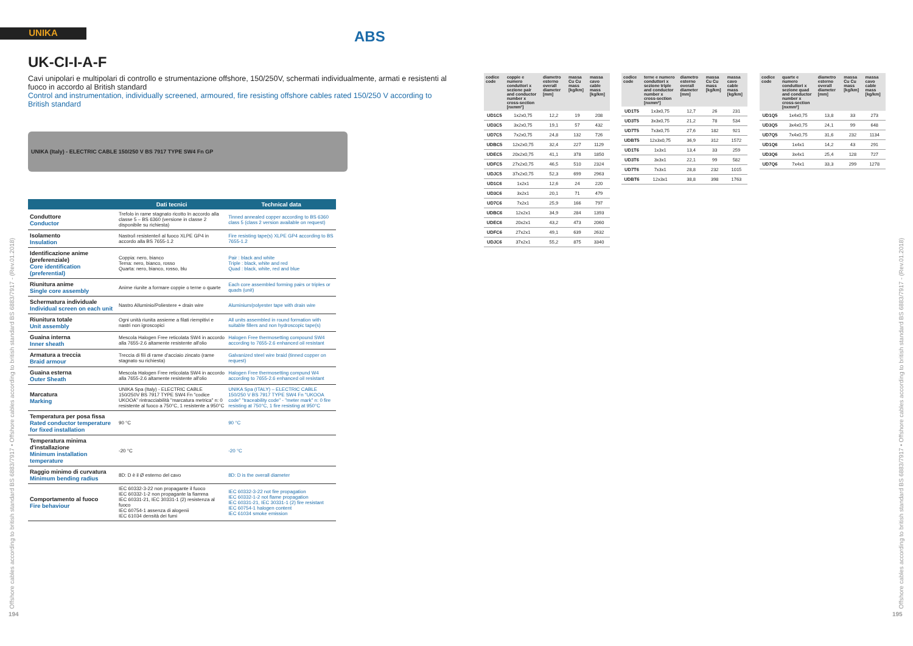UNIKA ABS
UK-CI-I-A-F
Cavi unipolari e multipolari di controllo e strumentazione offshore, 150/250V, schermati individualmente, armati e resistenti al fuoco in accordo al British standard
Control and instrumentation, individually screened, armoured, fire resisting offshore cables rated 150/250 V according to British standard
UNIKA (Italy) - ELECTRIC CABLE 150/250 V BS 7917 TYPE SW4 Fn GP
| | Dati tecnici | Technical data |
| --- | --- | --- |
| Conduttore Conductor | Trefolo in rame stagnato ricotto In accordo alla classe 5 – BS 6360 (versione in classe 2 disponibile su richiesta) | Tinned annealed copper according to BS 6360 class 5 (class 2 version available on request) |
| Isolamento Insulation | Nastro/i resistente/i al fuoco XLPE GP4 in accordo alla BS 7655-1.2 | Fire resisting tape(s) XLPE GP4 according to BS 7655-1.2 |
| Identificazione anime (preferenziale) Core identification (preferential) | Coppia: nero, bianco Terna: nero, bianco, rosso Quarta: nero, bianco, rosso, blu | Pair : black and white Triple : black, white and red Quad : black, white, red and blue |
| Riunitura anime Single core assembly | Anime riunite a formare coppie o terne o quarte | Each core assembled forming pairs or triples or quads (unit) |
| Schermatura individuale Individual screen on each unit | Nastro Alluminio/Poliestere + drain wire | Aluminium/polyester tape with drain wire |
| Riunitura totale Unit assembly | Ogni unità riunita assieme a filati riempitivi e nastri non igroscopici | All units assembled in round formation with suitable fillers and non hydroscopic tape(s) |
| Guaina interna Inner sheath | Mescola Halogen Free reticolata SW4 in accordo alla 7655-2.6 altamente resistente all'olio | Halogen Free thermosetting compound SW4 according to 7655-2.6 enhanced oil resistant |
| Armatura a treccia Braid armour | Treccia di fili di rame d'acciaio zincato (rame stagnato su richiesta) | Galvanized steel wire braid (tinned copper on request) |
| Guaina esterna Outer Sheath | Mescola Halogen Free reticolata SW4 in accordo alla 7655-2.6 altamente resistente all'olio | Halogen Free thermosetting compund W4 according to 7655-2.6 enhanced oil resistant |
| Marcatura Marking | UNIKA Spa (Italy) - ELECTRIC CABLE 150/250V BS 7917 TYPE SW4 Fn "codice UKOOA" rintracciabilità "marcatura metrica" n: 0 resistente al fuoco a 750°C, 1 resistente a 950°C | UNIKA Spa (ITALY) – ELECTRIC CABLE 150/250 V BS 7917 TYPE SW4 Fn "UKOOA code" "traceability code" - "meter mark" n: 0 fire resisting at 750°C, 1 fire resisting at 950°C |
| Temperatura per posa fissa Rated conductor temperature for fixed installation | 90 °C | 90 °C |
| Temperatura minima d'installazione Minimum installation temperature | -20 °C | -20 °C |
| Raggio minimo di curvatura Minimum bending radius | 8D: D è il Ø esterno del cavo | 8D: D is the overall diameter |
| Comportamento al fuoco Fire behaviour | IEC 60332-3-22 non propagante il fuoco IEC 60332-1-2 non propagante la fiamma IEC 60331-21, IEC 30331-1 (2) resistenza al fuoco IEC 60754-1 assenza di alogenii IEC 61034 densità dei fumi | IEC 60332-3-22 not fire propagation IEC 60332-1-2 not flame propagation IEC 60331-21, IEC 30331-1 (2) fire resistant IEC 60754-1 halogen content IEC 61034 smoke emission |
Offshore cables according to british standard BS 6883/7917 • Offshore cables according to british standard BS 6883/7917 - (Rev.01.2018)
194
Offshore cables according to british standard BS 6883/7917 • Offshore cables according to british standard BS 6883/7917 - (Rev.01.2018)
195
| codice code | coppie e numero conduttori x sezione pair and conductor number x cross-section [nxmm²] | diametro esterno overall diameter [mm] | massa Cu Cu mass [kg/km] | massa cavo cable mass [kg/km] |
| --- | --- | --- | --- | --- |
| UD1C5 | 1x2x0,75 | 12,2 | 19 | 208 |
| UD3C5 | 3x2x0,75 | 19,1 | 57 | 432 |
| UD7C5 | 7x2x0,75 | 24,8 | 132 | 726 |
| UDBC5 | 12x2x0,75 | 32,4 | 227 | 1129 |
| UDEC5 | 20x2x0,75 | 41,1 | 378 | 1850 |
| UDFC5 | 27x2x0,75 | 46,5 | 510 | 2324 |
| UDJC5 | 37x2x0,75 | 52,3 | 699 | 2963 |
| UD1C6 | 1x2x1 | 12,6 | 24 | 220 |
| UD3C6 | 3x2x1 | 20,1 | 71 | 479 |
| UD7C6 | 7x2x1 | 25,9 | 166 | 797 |
| UDBC6 | 12x2x1 | 34,9 | 284 | 1393 |
| UDEC6 | 20x2x1 | 43,2 | 473 | 2060 |
| UDFC6 | 27x2x1 | 49,1 | 639 | 2632 |
| UDJC6 | 37x2x1 | 55,2 | 875 | 3340 |
| codice code | terne e numero conduttori x sezione triple and conductor number x cross-section [nxmm²] | diametro esterno overall diameter [mm] | massa Cu Cu mass [kg/km] | massa cavo cable mass [kg/km] |
| --- | --- | --- | --- | --- |
| UD1T5 | 1x3x0,75 | 12,7 | 26 | 231 |
| UD3T5 | 3x3x0,75 | 21,2 | 78 | 534 |
| UD7T5 | 7x3x0,75 | 27,6 | 182 | 921 |
| UDBT5 | 12x3x0,75 | 36,9 | 312 | 1572 |
| UD1T6 | 1x3x1 | 13,4 | 33 | 259 |
| UD3T6 | 3x3x1 | 22,1 | 99 | 582 |
| UD7T6 | 7x3x1 | 28,8 | 232 | 1015 |
| UDBT6 | 12x3x1 | 38,8 | 398 | 1763 |
| codice code | quarte e numero conduttori x sezione quad and conductor number x cross-section [nxmm²] | diametro esterno overall diameter [mm] | massa Cu Cu mass [kg/km] | massa cavo cable mass [kg/km] |
| --- | --- | --- | --- | --- |
| UD1Q5 | 1x4x0,75 | 13,8 | 33 | 273 |
| UD3Q5 | 3x4x0,75 | 24,1 | 99 | 648 |
| UD7Q5 | 7x4x0,75 | 31,6 | 232 | 1134 |
| UD1Q6 | 1x4x1 | 14,2 | 43 | 291 |
| UD3Q6 | 3x4x1 | 25,4 | 128 | 727 |
| UD7Q6 | 7x4x1 | 33,3 | 299 | 1278 |